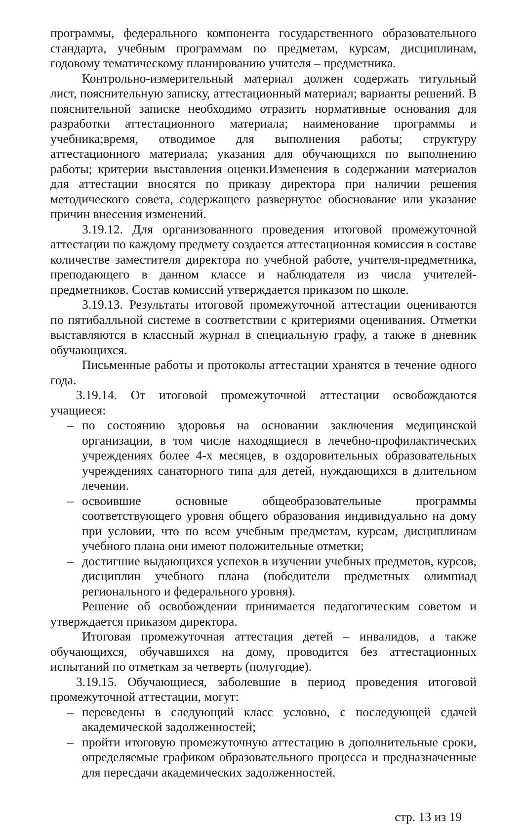программы, федерального компонента государственного образовательного стандарта, учебным программам по предметам, курсам, дисциплинам, годовому тематическому планированию учителя – предметника.
Контрольно-измерительный материал должен содержать титульный лист, пояснительную записку, аттестационный материал; варианты решений. В пояснительной записке необходимо отразить нормативные основания для разработки аттестационного материала; наименование программы и учебника;время, отводимое для выполнения работы; структуру аттестационного материала; указания для обучающихся по выполнению работы; критерии выставления оценки.Изменения в содержании материалов для аттестации вносятся по приказу директора при наличии решения методического совета, содержащего развернутое обоснование или указание причин внесения изменений.
3.19.12. Для организованного проведения итоговой промежуточной аттестации по каждому предмету создается аттестационная комиссия в составе количестве заместителя директора по учебной работе, учителя-предметника, преподающего в данном классе и наблюдателя из числа учителей-предметников. Состав комиссий утверждается приказом по школе.
3.19.13. Результаты итоговой промежуточной аттестации оцениваются по пятибалльной системе в соответствии с критериями оценивания. Отметки выставляются в классный журнал в специальную графу, а также в дневник обучающихся.
Письменные работы и протоколы аттестации хранятся в течение одного года.
3.19.14. От итоговой промежуточной аттестации освобождаются учащиеся:
– по состоянию здоровья на основании заключения медицинской организации, в том числе находящиеся в лечебно-профилактических учреждениях более 4-х месяцев, в оздоровительных образовательных учреждениях санаторного типа для детей, нуждающихся в длительном лечении.
– освоившие основные общеобразовательные программы соответствующего уровня общего образования индивидуально на дому при условии, что по всем учебным предметам, курсам, дисциплинам учебного плана они имеют положительные отметки;
– достигшие выдающихся успехов в изучении учебных предметов, курсов, дисциплин учебного плана (победители предметных олимпиад регионального и федерального уровня).
Решение об освобождении принимается педагогическим советом и утверждается приказом директора.
Итоговая промежуточная аттестация детей – инвалидов, а также обучающихся, обучавшихся на дому, проводится без аттестационных испытаний по отметкам за четверть (полугодие).
3.19.15. Обучающиеся, заболевшие в период проведения итоговой промежуточной аттестации, могут:
– переведены в следующий класс условно, с последующей сдачей академической задолженностей;
– пройти итоговую промежуточную аттестацию в дополнительные сроки, определяемые графиком образовательного процесса и предназначенные для пересдачи академических задолженностей.
стр. 13 из 19